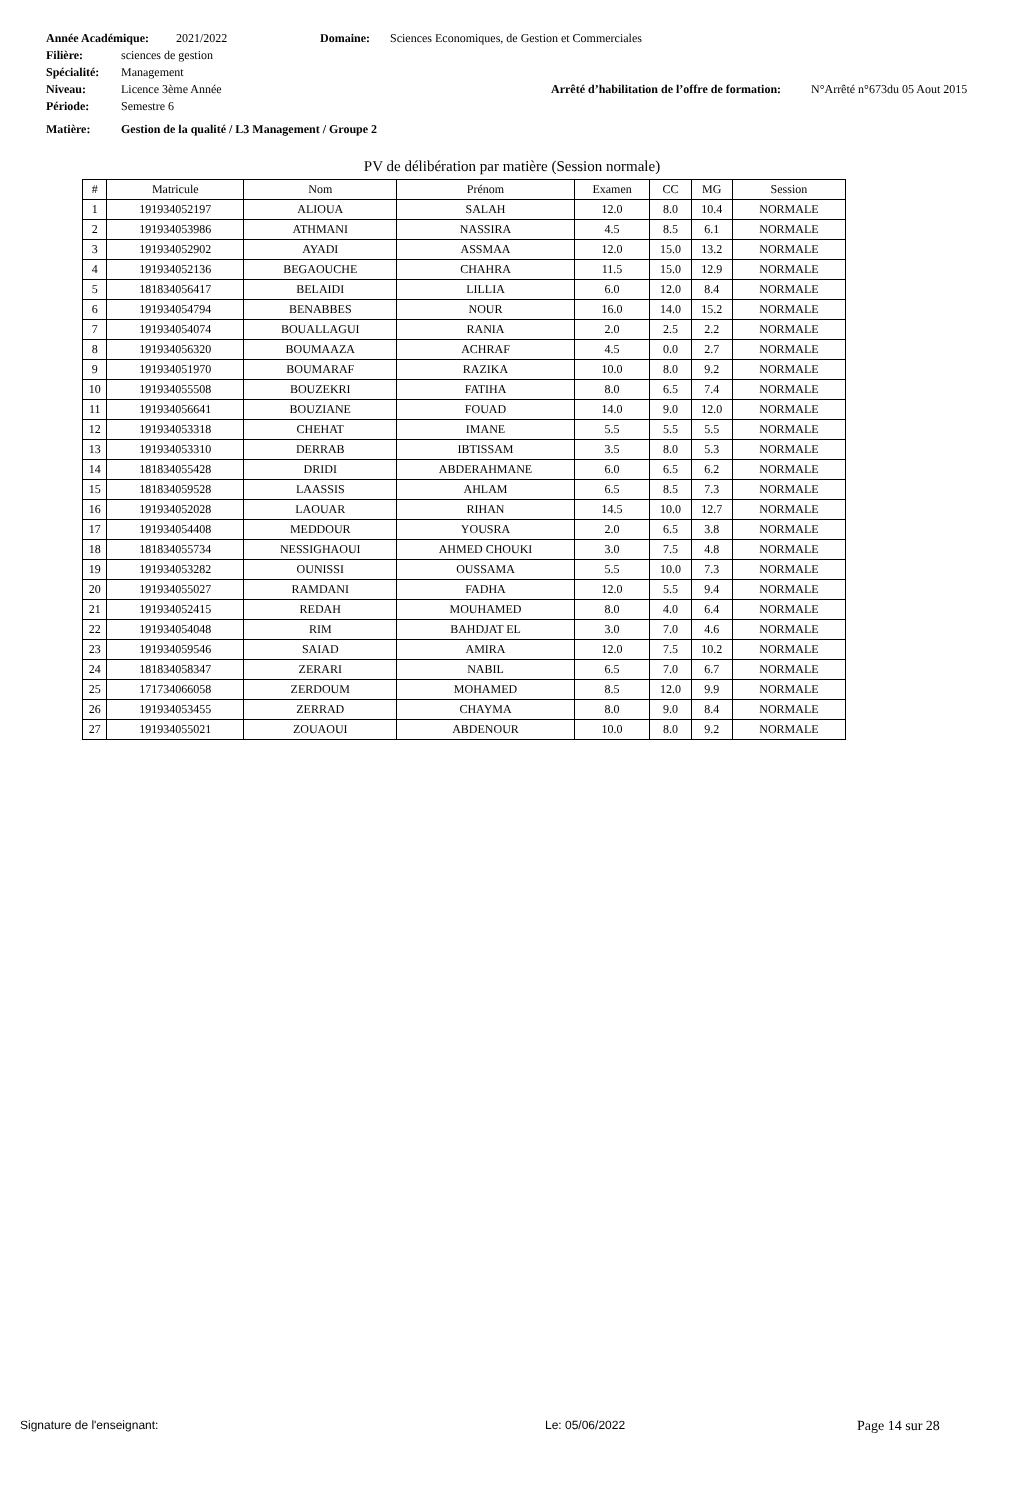Année Académique: 2021/2022 Domaine: Sciences Economiques, de Gestion et Commerciales
Filière: sciences de gestion
Spécialité: Management
Niveau: Licence 3ème Année Arrêté d’habilitation de l’offre de formation: N°Arrêté n°673du 05 Aout 2015
Période: Semestre 6
Matière: Gestion de la qualité / L3 Management / Groupe 2
PV de délibération par matière (Session normale)
| # | Matricule | Nom | Prénom | Examen | CC | MG | Session |
| --- | --- | --- | --- | --- | --- | --- | --- |
| 1 | 191934052197 | ALIOUA | SALAH | 12.0 | 8.0 | 10.4 | NORMALE |
| 2 | 191934053986 | ATHMANI | NASSIRA | 4.5 | 8.5 | 6.1 | NORMALE |
| 3 | 191934052902 | AYADI | ASSMAA | 12.0 | 15.0 | 13.2 | NORMALE |
| 4 | 191934052136 | BEGAOUCHE | CHAHRA | 11.5 | 15.0 | 12.9 | NORMALE |
| 5 | 181834056417 | BELAIDI | LILLIA | 6.0 | 12.0 | 8.4 | NORMALE |
| 6 | 191934054794 | BENABBES | NOUR | 16.0 | 14.0 | 15.2 | NORMALE |
| 7 | 191934054074 | BOUALLAGUI | RANIA | 2.0 | 2.5 | 2.2 | NORMALE |
| 8 | 191934056320 | BOUMAAZA | ACHRAF | 4.5 | 0.0 | 2.7 | NORMALE |
| 9 | 191934051970 | BOUMARAF | RAZIKA | 10.0 | 8.0 | 9.2 | NORMALE |
| 10 | 191934055508 | BOUZEKRI | FATIHA | 8.0 | 6.5 | 7.4 | NORMALE |
| 11 | 191934056641 | BOUZIANE | FOUAD | 14.0 | 9.0 | 12.0 | NORMALE |
| 12 | 191934053318 | CHEHAT | IMANE | 5.5 | 5.5 | 5.5 | NORMALE |
| 13 | 191934053310 | DERRAB | IBTISSAM | 3.5 | 8.0 | 5.3 | NORMALE |
| 14 | 181834055428 | DRIDI | ABDERAHMANE | 6.0 | 6.5 | 6.2 | NORMALE |
| 15 | 181834059528 | LAASSIS | AHLAM | 6.5 | 8.5 | 7.3 | NORMALE |
| 16 | 191934052028 | LAOUAR | RIHAN | 14.5 | 10.0 | 12.7 | NORMALE |
| 17 | 191934054408 | MEDDOUR | YOUSRA | 2.0 | 6.5 | 3.8 | NORMALE |
| 18 | 181834055734 | NESSIGHAOUI | AHMED CHOUKI | 3.0 | 7.5 | 4.8 | NORMALE |
| 19 | 191934053282 | OUNISSI | OUSSAMA | 5.5 | 10.0 | 7.3 | NORMALE |
| 20 | 191934055027 | RAMDANI | FADHA | 12.0 | 5.5 | 9.4 | NORMALE |
| 21 | 191934052415 | REDAH | MOUHAMED | 8.0 | 4.0 | 6.4 | NORMALE |
| 22 | 191934054048 | RIM | BAHDJAT EL | 3.0 | 7.0 | 4.6 | NORMALE |
| 23 | 191934059546 | SAIAD | AMIRA | 12.0 | 7.5 | 10.2 | NORMALE |
| 24 | 181834058347 | ZERARI | NABIL | 6.5 | 7.0 | 6.7 | NORMALE |
| 25 | 171734066058 | ZERDOUM | MOHAMED | 8.5 | 12.0 | 9.9 | NORMALE |
| 26 | 191934053455 | ZERRAD | CHAYMA | 8.0 | 9.0 | 8.4 | NORMALE |
| 27 | 191934055021 | ZOUAOUI | ABDENOUR | 10.0 | 8.0 | 9.2 | NORMALE |
Signature de l'enseignant: Le: 05/06/2022 Page 14 sur 28